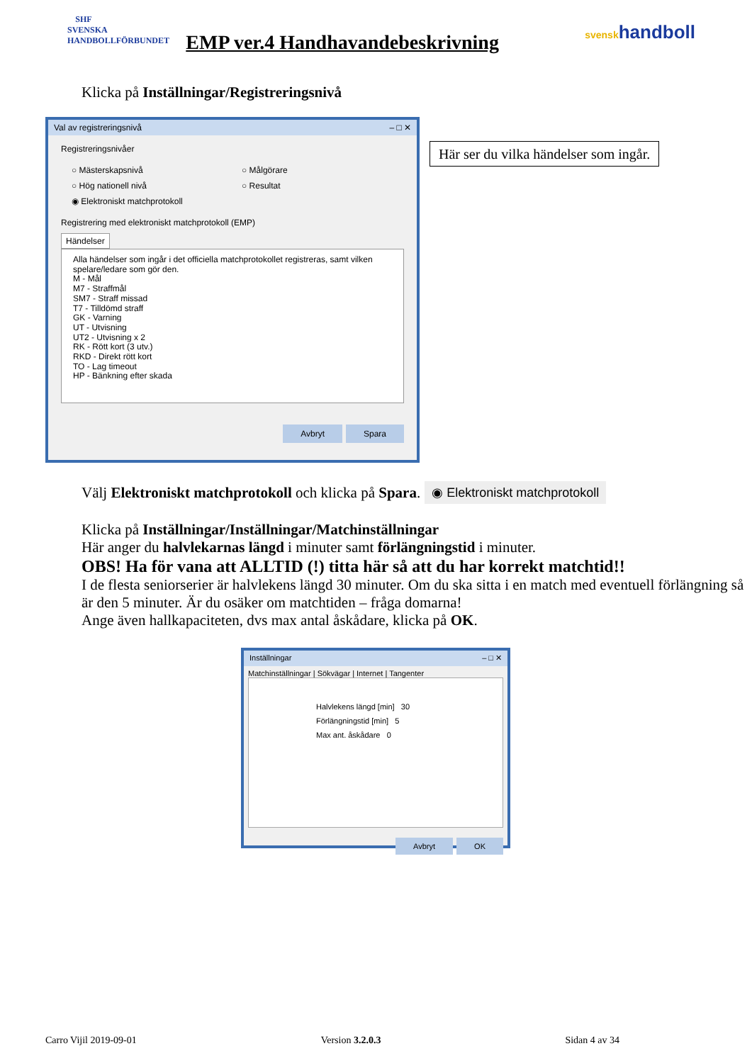SHF
SVENSKA HANDBOLLFÖRBUNDET
EMP ver.4 Handhavandebeskrivning
svenskhandboll
Klicka på Inställningar/Registreringsnivå
Val av registreringsnivå – □ ✕
Registreringsnivåer
○ Mästerskapsnivå ○ Målgörare ○ Hög nationell nivå ○ Resultat ◉ Elektroniskt matchprotokoll
Registrering med elektroniskt matchprotokoll (EMP)
Händelser
Alla händelser som ingår i det officiella matchprotokollet registreras, samt vilken
spelare/ledare som gör den.
M - Mål
M7 - Straffmål
SM7 - Straff missad
T7 - Tilldömd straff
GK - Varning
UT - Utvisning
UT2 - Utvisning x 2
RK - Rött kort (3 utv.)
RKD - Direkt rött kort
TO - Lag timeout
HP - Bänkning efter skada
Avbryt Spara
Här ser du vilka händelser som ingår.
Välj Elektroniskt matchprotokoll och klicka på Spara.
◉ Elektroniskt matchprotokoll
Klicka på Inställningar/Inställningar/Matchinställningar
Här anger du halvlekarnas längd i minuter samt förlängningstid i minuter.
OBS! Ha för vana att ALLTID (!) titta här så att du har korrekt matchtid!!
I de flesta seniorserier är halvlekens längd 30 minuter. Om du ska sitta i en match med eventuell förlängning så är den 5 minuter. Är du osäker om matchtiden – fråga domarna!
Ange även hallkapaciteten, dvs max antal åskådare, klicka på OK.
Inställningar – □ ✕
Matchinställningar | Sökvägar | Internet | Tangenter
Halvlekens längd [min] 30
Förlängningstid [min] 5
Max ant. åskådare 0
Avbryt OK
Carro Vijil 2019-09-01 Version 3.2.0.3 Sidan 4 av 34